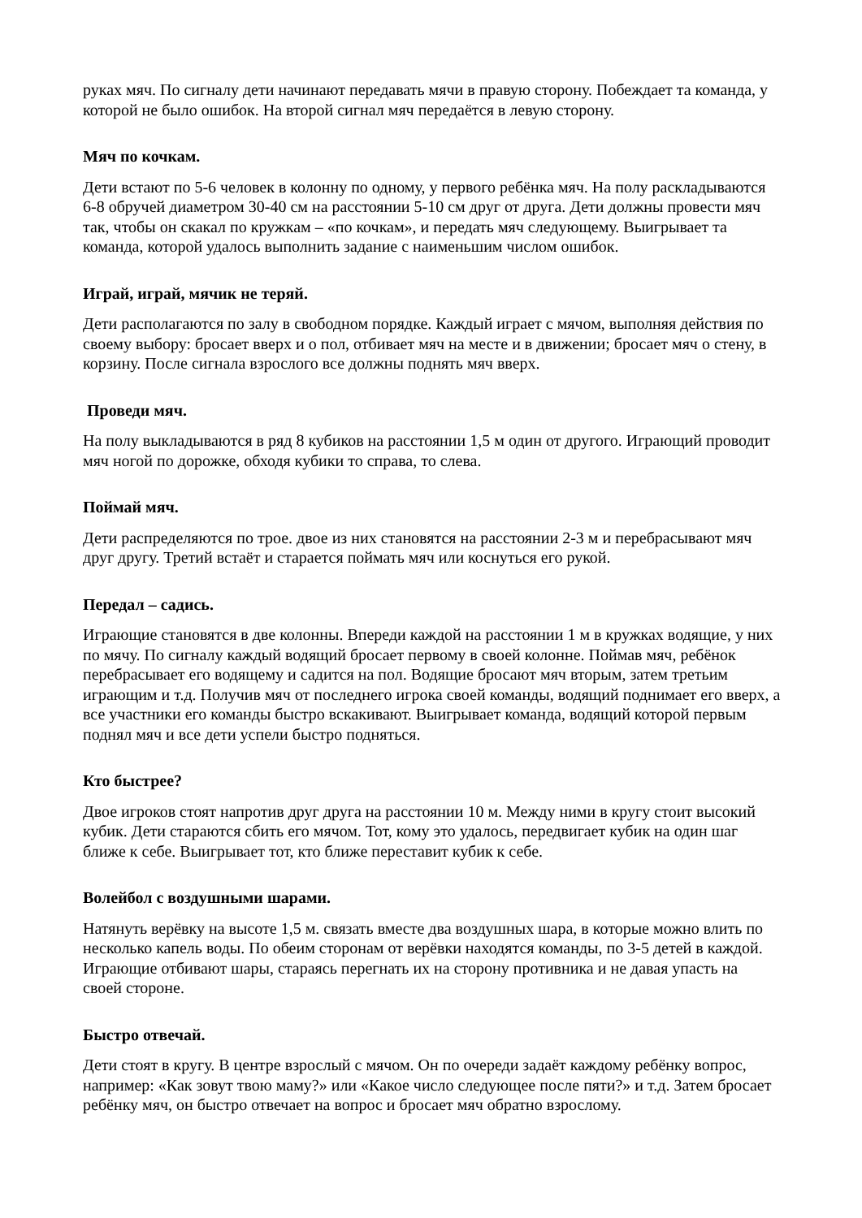руках мяч. По сигналу дети начинают передавать мячи в правую сторону. Побеждает та команда, у которой не было ошибок. На второй сигнал мяч передаётся в левую сторону.
Мяч по кочкам.
Дети встают по 5-6 человек в колонну по одному, у первого ребёнка мяч. На полу раскладываются 6-8 обручей диаметром 30-40 см на расстоянии 5-10 см друг от друга. Дети должны провести мяч так, чтобы он скакал по кружкам – «по кочкам», и передать мяч следующему. Выигрывает та команда, которой удалось выполнить задание с наименьшим числом ошибок.
Играй, играй, мячик не теряй.
Дети располагаются по залу в свободном порядке. Каждый играет с мячом, выполняя действия по своему выбору: бросает вверх и о пол, отбивает мяч на месте и в движении; бросает мяч о стену, в корзину. После сигнала взрослого все должны поднять мяч вверх.
Проведи мяч.
На полу выкладываются в ряд 8 кубиков на расстоянии 1,5 м один от другого. Играющий проводит мяч ногой по дорожке, обходя кубики то справа, то слева.
Поймай мяч.
Дети распределяются по трое. двое из них становятся на расстоянии 2-3 м и перебрасывают мяч друг другу. Третий встаёт и старается поймать мяч или коснуться его рукой.
Передал – садись.
Играющие становятся в две колонны. Впереди каждой на расстоянии 1 м в кружках водящие, у них по мячу. По сигналу каждый водящий бросает первому в своей колонне. Поймав мяч, ребёнок перебрасывает его водящему и садится на пол. Водящие бросают мяч вторым, затем третьим играющим и т.д. Получив мяч от последнего игрока своей команды, водящий поднимает его вверх, а все участники его команды быстро вскакивают. Выигрывает команда, водящий которой первым поднял мяч и все дети успели быстро подняться.
Кто быстрее?
Двое игроков стоят напротив друг друга на расстоянии 10 м. Между ними в кругу стоит высокий кубик. Дети стараются сбить его мячом. Тот, кому это удалось, передвигает кубик на один шаг ближе к себе. Выигрывает тот, кто ближе переставит кубик к себе.
Волейбол с воздушными шарами.
Натянуть верёвку на высоте 1,5 м. связать вместе два воздушных шара, в которые можно влить по несколько капель воды. По обеим сторонам от верёвки находятся команды, по 3-5 детей в каждой. Играющие отбивают шары, стараясь перегнать их на сторону противника и не давая упасть на своей стороне.
Быстро отвечай.
Дети стоят в кругу. В центре взрослый с мячом. Он по очереди задаёт каждому ребёнку вопрос, например: «Как зовут твою маму?» или «Какое число следующее после пяти?» и т.д. Затем бросает ребёнку мяч, он быстро отвечает на вопрос и бросает мяч обратно взрослому.